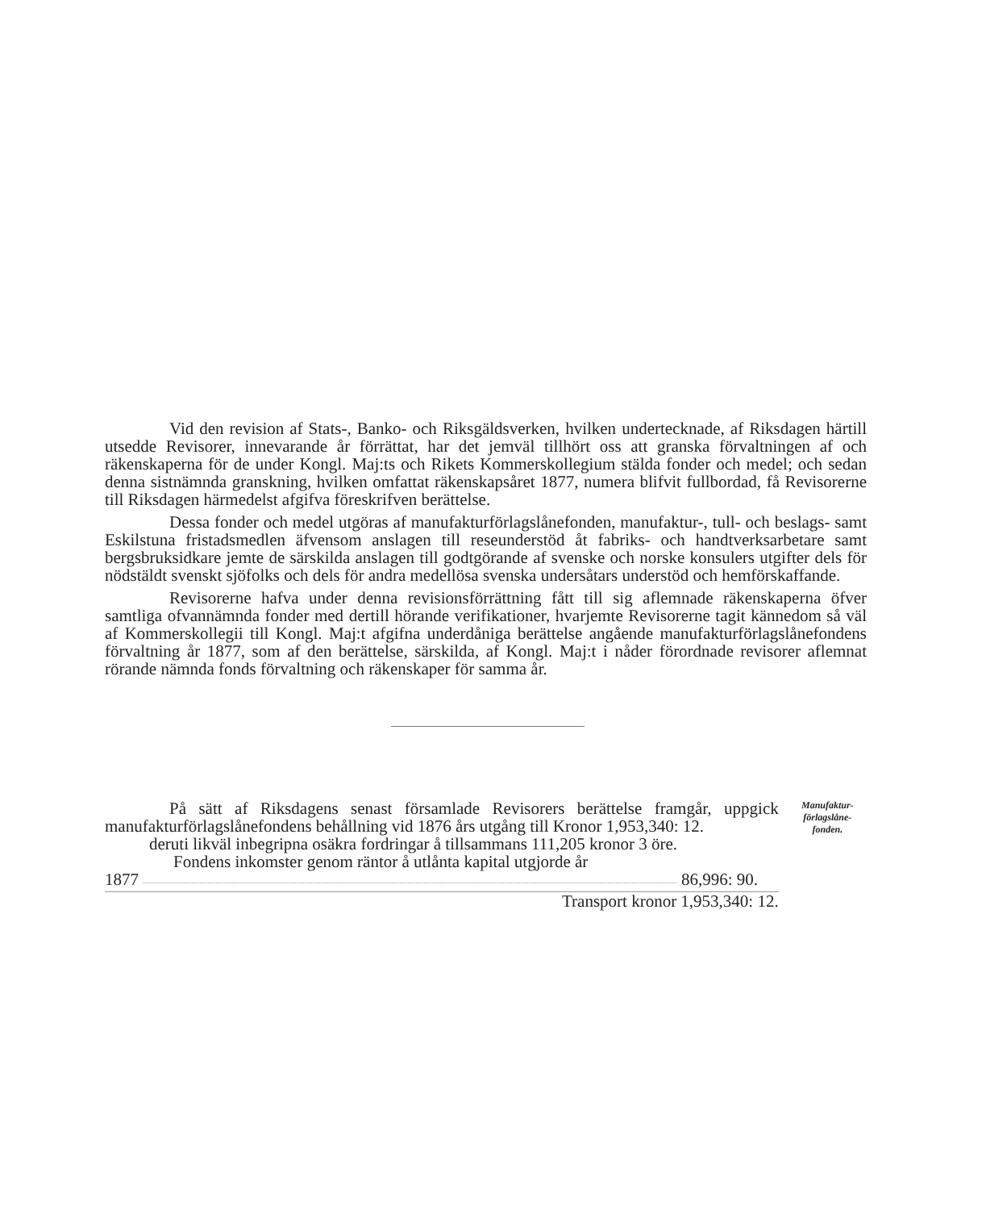Vid den revision af Stats-, Banko- och Riksgäldsverken, hvilken underteck­nade, af Riksdagen härtill utsedde Revisorer, innevarande år förrättat, har det jem­väl tillhört oss att granska förvaltningen af och räkenskaperna för de under Kongl. Maj:ts och Rikets Kommerskollegium stälda fonder och medel; och sedan denna sistnämnda granskning, hvilken omfattat räkenskapsåret 1877, numera blifvit full­bordad, få Revisorerne till Riksdagen härmedelst afgifva föreskrifven berättelse.
Dessa fonder och medel utgöras af manufakturförlagslånefonden, manufaktur-, tull- och beslags- samt Eskilstuna fristadsmedlen äfvensom anslagen till reseunder­stöd åt fabriks- och handtverksarbetare samt bergsbruksidkare jemte de särskilda anslagen till godtgörande af svenske och norske konsulers utgifter dels för nödstäldt svenskt sjöfolks och dels för andra medellösa svenska undersåtars understöd och hemförskaffande.
Revisorerne hafva under denna revisionsförrättning fått till sig aflemnade räkenskaperna öfver samtliga ofvannämnda fonder med dertill hörande verifikationer, hvarjemte Revisorerne tagit kännedom så väl af Kommerskollegii till Kongl. Maj:t afgifna underdåniga berättelse angående manufakturförlagslånefondens förvaltning år 1877, som af den berättelse, särskilda, af Kongl. Maj:t i nåder förordnade revisorer aflemnat rörande nämnda fonds förvaltning och räkenskaper för samma år.
På sätt af Riksdagens senast församlade Revisorers berättelse framgår, uppgick manufakturförlagslånefondens behållning vid 1876 års utgång till Kronor 1,953,340: 12.
deruti likväl inbegripna osäkra fordringar å tillsammans 111,205 kronor 3 öre.
Fondens inkomster genom räntor å utlånta kapital utgjorde år
1877 86,996: 90.
Transport kronor 1,953,340: 12.
Manufaktur-
förlagslåne-
fonden.